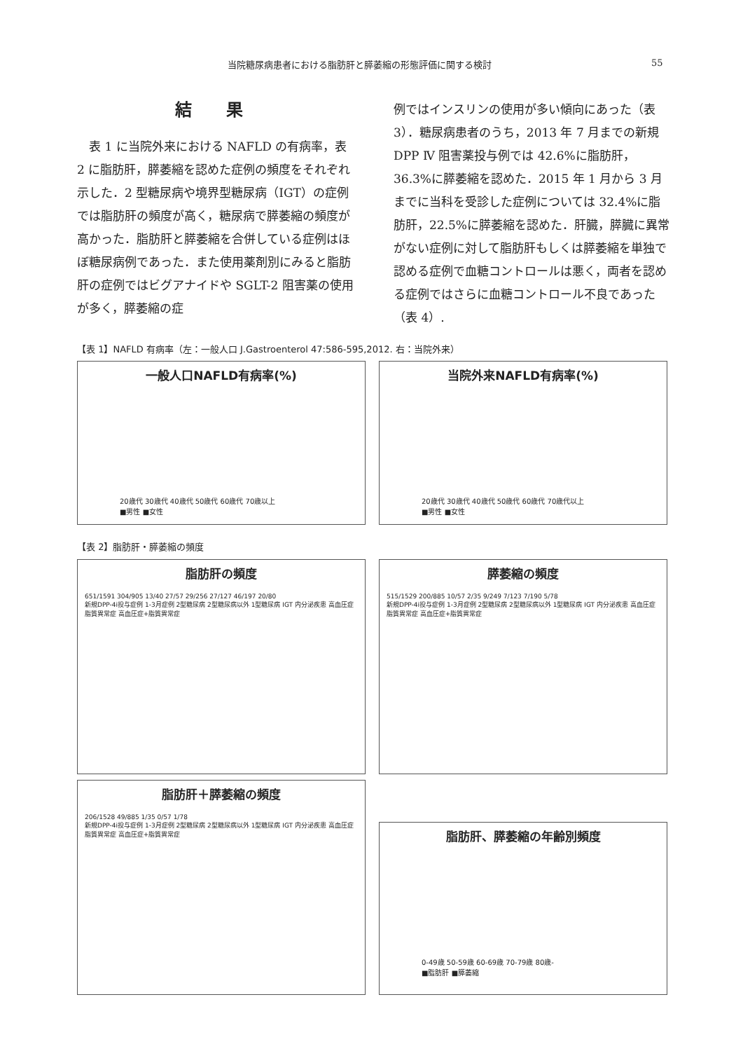当院糖尿病患者における脂肪肝と膵萎縮の形態評価に関する検討 55
結 果
　表 1 に当院外来における NAFLD の有病率，表 2 に脂肪肝，膵萎縮を認めた症例の頻度をそれぞれ示した．2 型糖尿病や境界型糖尿病（IGT）の症例では脂肪肝の頻度が高く，糖尿病で膵萎縮の頻度が高かった．脂肪肝と膵萎縮を合併している症例はほぼ糖尿病例であった．また使用薬剤別にみると脂肪肝の症例ではビグアナイドや SGLT-2 阻害薬の使用が多く，膵萎縮の症
例ではインスリンの使用が多い傾向にあった（表 3）．糖尿病患者のうち，2013 年 7 月までの新規 DPP Ⅳ 阻害薬投与例では 42.6%に脂肪肝，36.3%に膵萎縮を認めた．2015 年 1 月から 3 月までに当科を受診した症例については 32.4%に脂肪肝，22.5%に膵萎縮を認めた．肝臓，膵臓に異常がない症例に対して脂肪肝もしくは膵萎縮を単独で認める症例で血糖コントロールは悪く，両者を認める症例ではさらに血糖コントロール不良であった（表 4）.
【表 1】NAFLD 有病率（左：一般人口 J.Gastroenterol 47:586-595,2012. 右：当院外来）
一般人口NAFLD有病率(%)
20歳代 30歳代 40歳代 50歳代 60歳代 70歳以上
■男性 ■女性
当院外来NAFLD有病率(%)
20歳代 30歳代 40歳代 50歳代 60歳代 70歳代以上
■男性 ■女性
【表 2】脂肪肝・膵萎縮の頻度
脂肪肝の頻度
651/1591 304/905 13/40 27/57 29/256 27/127 46/197 20/80
新規DPP-4i投与症例 1-3月症例 2型糖尿病 2型糖尿病以外 1型糖尿病 IGT 内分泌疾患 高血圧症 脂質異常症 高血圧症+脂質異常症
膵萎縮の頻度
515/1529 200/885 10/57 2/35 9/249 7/123 7/190 5/78
新規DPP-4i投与症例 1-3月症例 2型糖尿病 2型糖尿病以外 1型糖尿病 IGT 内分泌疾患 高血圧症 脂質異常症 高血圧症+脂質異常症
脂肪肝＋膵萎縮の頻度
206/1528 49/885 1/35 0/57 1/78
新規DPP-4i投与症例 1-3月症例 2型糖尿病 2型糖尿病以外 1型糖尿病 IGT 内分泌疾患 高血圧症 脂質異常症 高血圧症+脂質異常症
脂肪肝、膵萎縮の年齢別頻度
0-49歳 50-59歳 60-69歳 70-79歳 80歳-
■脂肪肝 ■膵萎縮